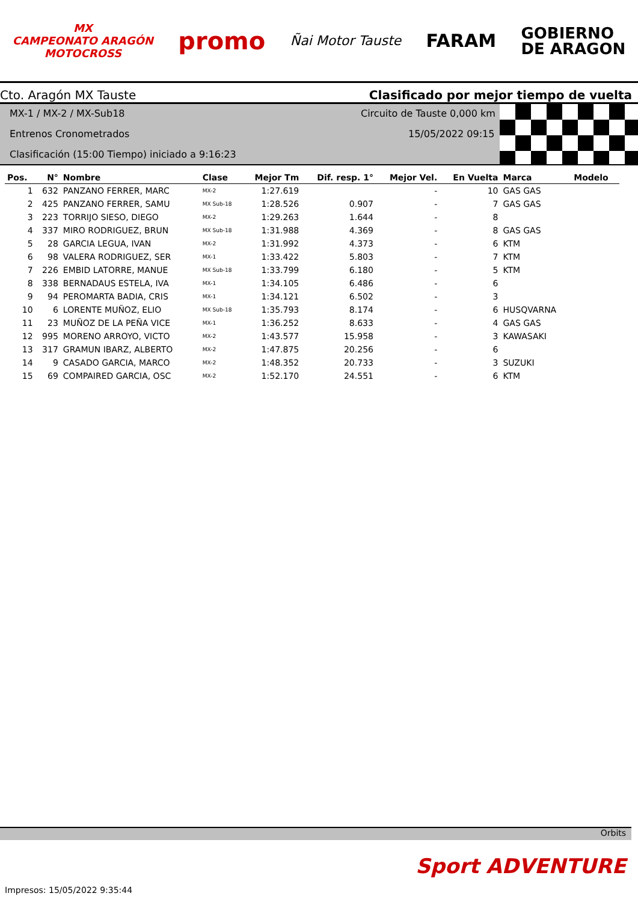MX
CAMPEONATO ARAGÓN
MOTOCROSS
promo
Ñai Motor Tauste
FARAM
GOBIERNO
DE ARAGON
Cto. Aragón MX Tauste Clasificado por mejor tiempo de vuelta
MX-1 / MX-2 / MX-Sub18 Circuito de Tauste 0,000 km
Entrenos Cronometrados 15/05/2022 09:15
Clasificación (15:00 Tiempo) iniciado a 9:16:23
| Pos. | N° | Nombre | Clase | Mejor Tm | Dif. resp. 1° | Mejor Vel. | En Vuelta | Marca | Modelo |
| --- | --- | --- | --- | --- | --- | --- | --- | --- | --- |
| 1 | 632 | PANZANO FERRER, MARC | MX-2 | 1:27.619 | | - | 10 | GAS GAS | |
| 2 | 425 | PANZANO FERRER, SAMU | MX Sub-18 | 1:28.526 | 0.907 | - | 7 | GAS GAS | |
| 3 | 223 | TORRIJO SIESO, DIEGO | MX-2 | 1:29.263 | 1.644 | - | 8 | | |
| 4 | 337 | MIRO RODRIGUEZ, BRUN | MX Sub-18 | 1:31.988 | 4.369 | - | 8 | GAS GAS | |
| 5 | 28 | GARCIA LEGUA, IVAN | MX-2 | 1:31.992 | 4.373 | - | 6 | KTM | |
| 6 | 98 | VALERA RODRIGUEZ, SER | MX-1 | 1:33.422 | 5.803 | - | 7 | KTM | |
| 7 | 226 | EMBID LATORRE, MANUE | MX Sub-18 | 1:33.799 | 6.180 | - | 5 | KTM | |
| 8 | 338 | BERNADAUS ESTELA, IVA | MX-1 | 1:34.105 | 6.486 | - | 6 | | |
| 9 | 94 | PEROMARTA BADIA, CRIS | MX-1 | 1:34.121 | 6.502 | - | 3 | | |
| 10 | 6 | LORENTE MUÑOZ, ELIO | MX Sub-18 | 1:35.793 | 8.174 | - | 6 | HUSQVARNA | |
| 11 | 23 | MUÑOZ DE LA PEÑA VICE | MX-1 | 1:36.252 | 8.633 | - | 4 | GAS GAS | |
| 12 | 995 | MORENO ARROYO, VICTO | MX-2 | 1:43.577 | 15.958 | - | 3 | KAWASAKI | |
| 13 | 317 | GRAMUN IBARZ, ALBERTO | MX-2 | 1:47.875 | 20.256 | - | 6 | | |
| 14 | 9 | CASADO GARCIA, MARCO | MX-2 | 1:48.352 | 20.733 | - | 3 | SUZUKI | |
| 15 | 69 | COMPAIRED GARCIA, OSC | MX-2 | 1:52.170 | 24.551 | - | 6 | KTM | |
Orbits
Sport ADVENTURE
Impresos: 15/05/2022 9:35:44